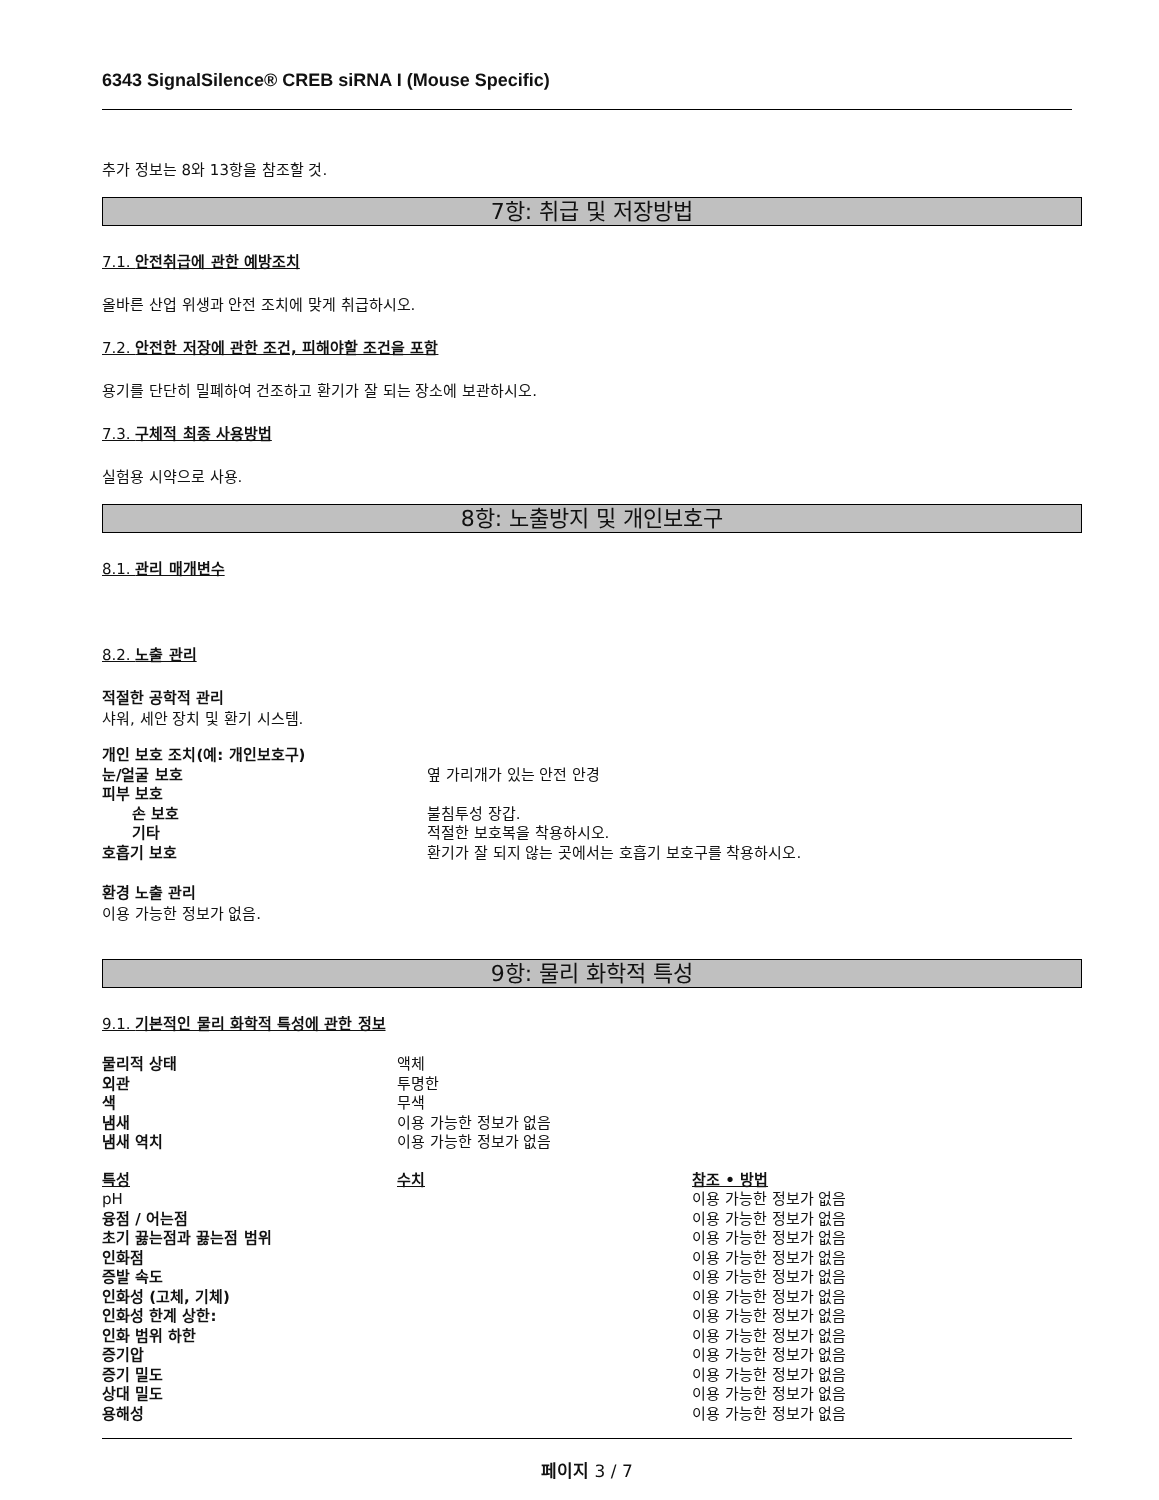6343 SignalSilence® CREB siRNA I (Mouse Specific)
추가 정보는 8와 13항을 참조할 것.
7항: 취급 및 저장방법
7.1. 안전취급에 관한 예방조치
올바른 산업 위생과 안전 조치에 맞게 취급하시오.
7.2. 안전한 저장에 관한 조건, 피해야할 조건을 포함
용기를 단단히 밀폐하여 건조하고 환기가 잘 되는 장소에 보관하시오.
7.3. 구체적 최종 사용방법
실험용 시약으로 사용.
8항: 노출방지 및 개인보호구
8.1. 관리 매개변수
8.2. 노출 관리
적절한 공학적 관리
샤워, 세안 장치 및 환기 시스템.
| 개인 보호 조치(예: 개인보호구) | |
| 눈/얼굴 보호 | 옆 가리개가 있는 안전 안경 |
| 피부 보호 | |
| 손 보호 | 불침투성 장갑. |
| 기타 | 적절한 보호복을 착용하시오. |
| 호흡기 보호 | 환기가 잘 되지 않는 곳에서는 호흡기 보호구를 착용하시오. |
환경 노출 관리
이용 가능한 정보가 없음.
9항: 물리 화학적 특성
9.1. 기본적인 물리 화학적 특성에 관한 정보
| 물리적 상태 | 액체 |
| 외관 | 투명한 |
| 색 | 무색 |
| 냄새 | 이용 가능한 정보가 없음 |
| 냄새 역치 | 이용 가능한 정보가 없음 |
| 특성 | 수치 | 참조 • 방법 |
| --- | --- | --- |
| pH | | 이용 가능한 정보가 없음 |
| 융점 / 어는점 | | 이용 가능한 정보가 없음 |
| 초기 끓는점과 끓는점 범위 | | 이용 가능한 정보가 없음 |
| 인화점 | | 이용 가능한 정보가 없음 |
| 증발 속도 | | 이용 가능한 정보가 없음 |
| 인화성 (고체, 기체) | | 이용 가능한 정보가 없음 |
| 인화성 한계 상한: | | 이용 가능한 정보가 없음 |
| 인화 범위 하한 | | 이용 가능한 정보가 없음 |
| 증기압 | | 이용 가능한 정보가 없음 |
| 증기 밀도 | | 이용 가능한 정보가 없음 |
| 상대 밀도 | | 이용 가능한 정보가 없음 |
| 용해성 | | 이용 가능한 정보가 없음 |
페이지 3 / 7